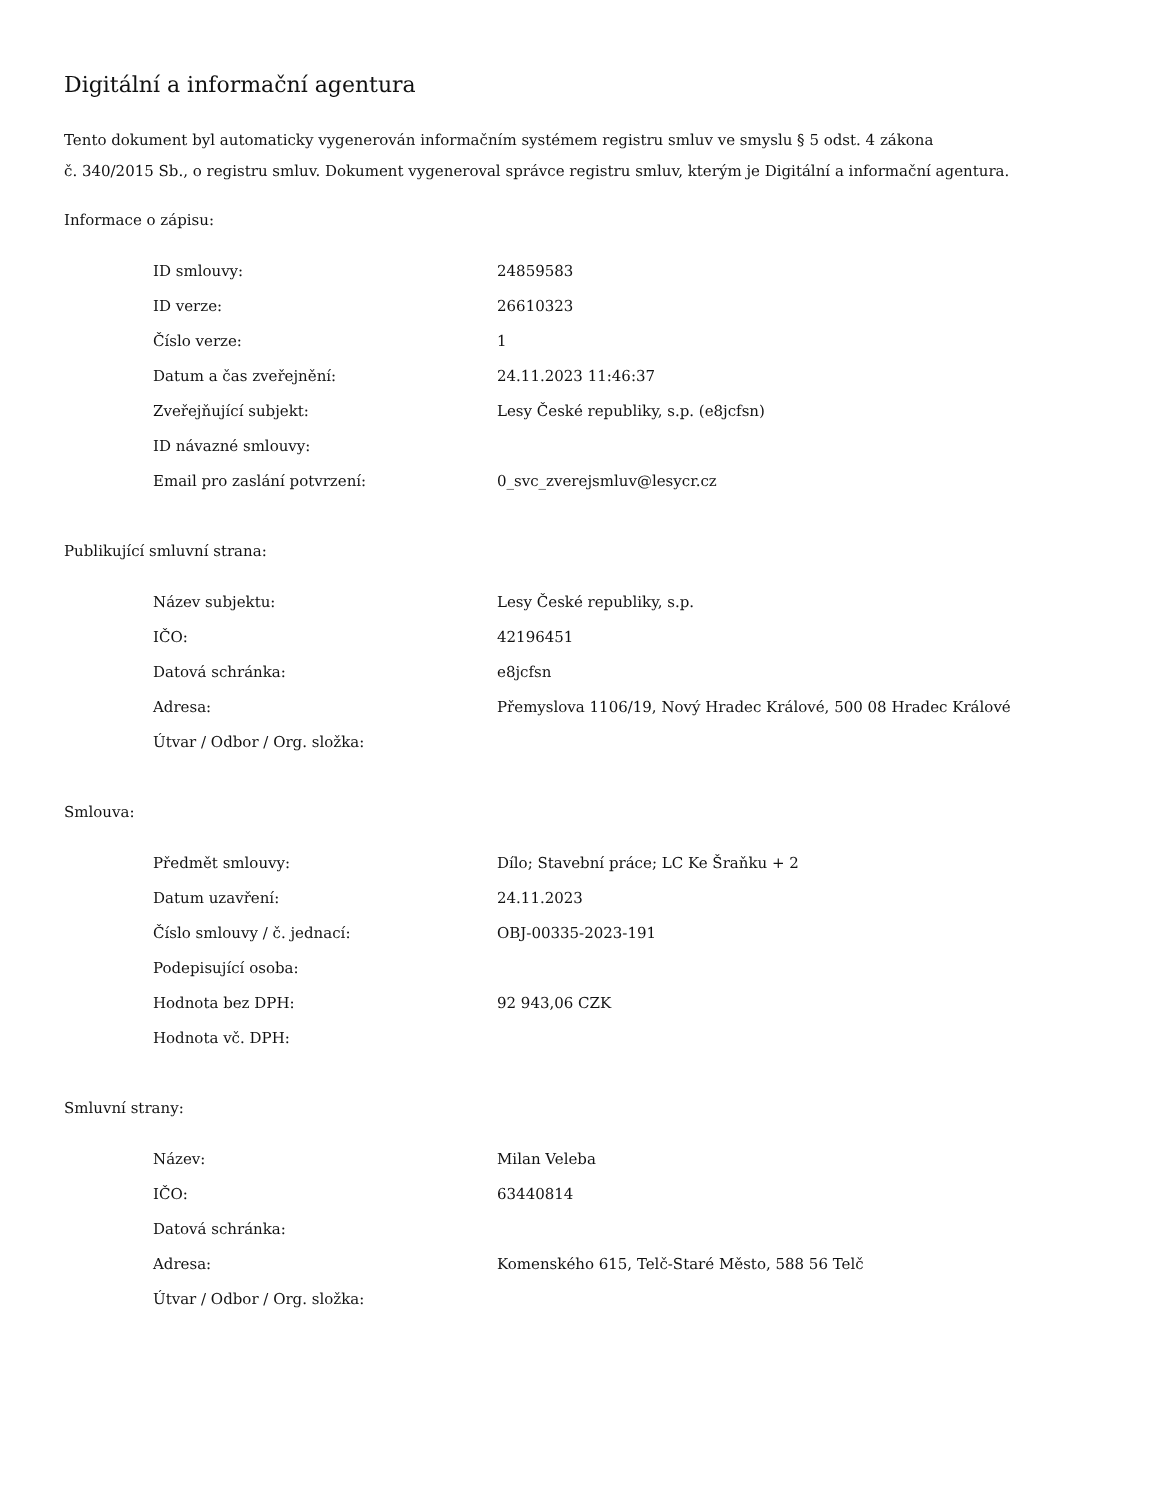Digitální a informační agentura
Tento dokument byl automaticky vygenerován informačním systémem registru smluv ve smyslu § 5 odst. 4 zákona
č. 340/2015 Sb., o registru smluv. Dokument vygeneroval správce registru smluv, kterým je Digitální a informační agentura.
Informace o zápisu:
| ID smlouvy: | 24859583 |
| ID verze: | 26610323 |
| Číslo verze: | 1 |
| Datum a čas zveřejnění: | 24.11.2023 11:46:37 |
| Zveřejňující subjekt: | Lesy České republiky, s.p. (e8jcfsn) |
| ID návazné smlouvy: | |
| Email pro zaslání potvrzení: | 0_svc_zverejsmluv@lesycr.cz |
Publikující smluvní strana:
| Název subjektu: | Lesy České republiky, s.p. |
| IČO: | 42196451 |
| Datová schránka: | e8jcfsn |
| Adresa: | Přemyslova 1106/19, Nový Hradec Králové, 500 08 Hradec Králové |
| Útvar / Odbor / Org. složka: | |
Smlouva:
| Předmět smlouvy: | Dílo; Stavební práce; LC Ke Šraňku + 2 |
| Datum uzavření: | 24.11.2023 |
| Číslo smlouvy / č. jednací: | OBJ-00335-2023-191 |
| Podepisující osoba: | |
| Hodnota bez DPH: | 92 943,06 CZK |
| Hodnota vč. DPH: | |
Smluvní strany:
| Název: | Milan Veleba |
| IČO: | 63440814 |
| Datová schránka: | |
| Adresa: | Komenského 615, Telč-Staré Město, 588 56 Telč |
| Útvar / Odbor / Org. složka: | |